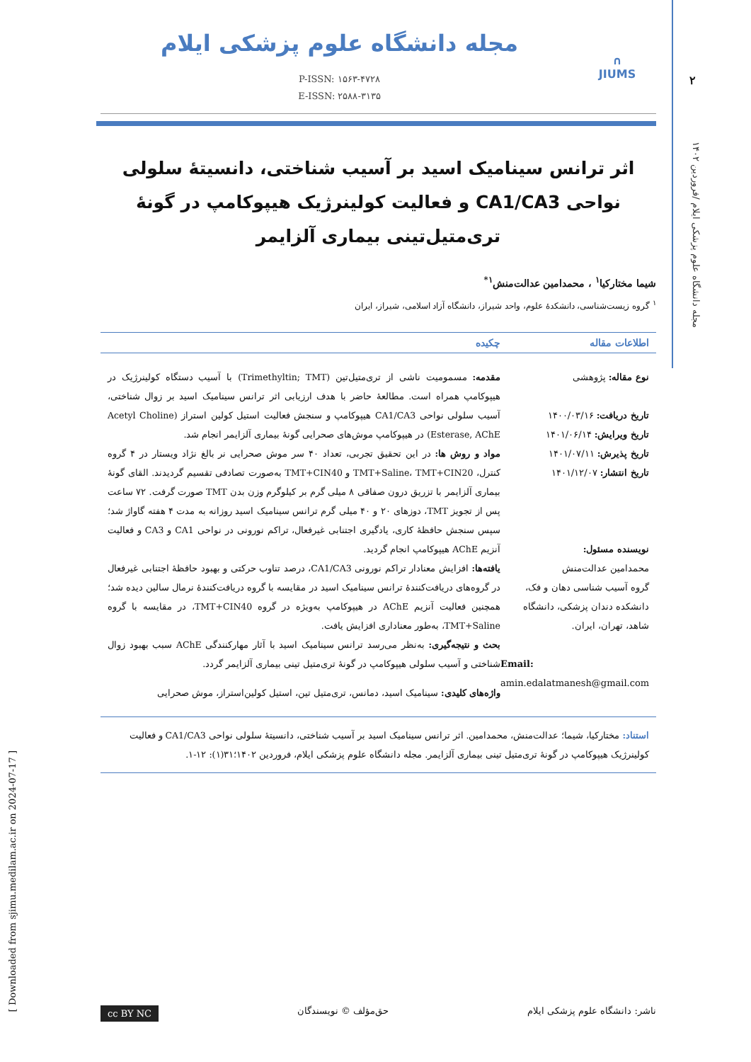۲
مجله دانشگاه علوم پزشکی ایلام /فروردین ۱۴۰۲
[ Downloaded from sjimu.medilam.ac.ir on 2024-07-17 ]
∩
JIUMS
مجله دانشگاه علوم پزشکی ایلام
P-ISSN: ۱۵۶۳-۴۷۲۸
E-ISSN: ۲۵۸۸-۳۱۳۵
اثر ترانس سینامیک اسید بر آسیب شناختی، دانسیتۀ سلولی نواحی CA1/CA3 و فعالیت کولینرژیک هیپوکامپ در گونۀ تری‌متیل‌تینی بیماری آلزایمر
شیما مختارکیا<sup>۱</sup> ، محمدامین عدالت‌منش<sup>۱*</sup>
<sup>۱</sup> گروه زیست‌شناسی، دانشکدۀ علوم، واحد شیراز، دانشگاه آزاد اسلامی، شیراز، ایران
اطلاعات مقاله چکیده
نوع مقاله: پژوهشی
تاریخ دریافت: ۱۴۰۰/۰۳/۱۶
تاریخ ویرایش: ۱۴۰۱/۰۶/۱۴
تاریخ پذیرش: ۱۴۰۱/۰۷/۱۱
تاریخ انتشار: ۱۴۰۱/۱۲/۰۷
نویسنده مسئول:
محمدامین عدالت‌منش
گروه آسیب شناسی دهان و فک، دانشکده دندان پزشکی، دانشگاه شاهد، تهران، ایران.
Email:
amin.edalatmanesh@gmail.com
مقدمه: مسمومیت ناشی از تری‌متیل‌تین (Trimethyltin; TMT) با آسیب دستگاه کولینرژیک در هیپوکامپ همراه است. مطالعۀ حاضر با هدف ارزیابی اثر ترانس سینامیک اسید بر زوال شناختی، آسیب سلولی نواحی CA1/CA3 هیپوکامپ و سنجش فعالیت استیل کولین استراز (Acetyl Choline Esterase, AChE) در هیپوکامپ موش‌های صحرایی گونۀ بیماری آلزایمر انجام شد.
مواد و روش ها: در این تحقیق تجربی، تعداد ۴۰ سر موش صحرایی نر بالغ نژاد ویستار در ۴ گروه کنترل، TMT+Saline، TMT+CIN20 و TMT+CIN40 به‌صورت تصادفی تقسیم گردیدند. القای گونۀ بیماری آلزایمر با تزریق درون صفاقی ۸ میلی گرم بر کیلوگرم وزن بدن TMT صورت گرفت. ۷۲ ساعت پس از تجویز TMT، دوزهای ۲۰ و ۴۰ میلی گرم ترانس سینامیک اسید روزانه به مدت ۴ هفته گاواژ شد؛ سپس سنجش حافظۀ کاری، یادگیری اجتنابی غیرفعال، تراکم نورونی در نواحی CA1 و CA3 و فعالیت آنزیم AChE هیپوکامپ انجام گردید.
یافته‌ها: افزایش معنادار تراکم نورونی CA1/CA3، درصد تناوب حرکتی و بهبود حافظۀ اجتنابی غیرفعال در گروه‌های دریافت‌کنندۀ ترانس سینامیک اسید در مقایسه با گروه دریافت‌کنندۀ نرمال سالین دیده شد؛ همچنین فعالیت آنزیم AChE در هیپوکامپ به‌ویژه در گروه TMT+CIN40، در مقایسه با گروه TMT+Saline، به‌طور معناداری افزایش یافت.
بحث و نتیجه‌گیری: به‌نظر می‌رسد ترانس سینامیک اسید با آثار مهارکنندگی AChE سبب بهبود زوال شناختی و آسیب سلولی هیپوکامپ در گونۀ تری‌متیل تینی بیماری آلزایمر گردد.
واژه‌های کلیدی: سینامیک اسید، دمانس، تری‌متیل تین، استیل کولین‌استراز، موش صحرایی
استناد: مختارکیا، شیما؛ عدالت‌منش، محمدامین. اثر ترانس سینامیک اسید بر آسیب شناختی، دانسیتۀ سلولی نواحی CA1/CA3 و فعالیت کولینرژیک هیپوکامپ در گونۀ تری‌متیل تینی بیماری آلزایمر. مجله دانشگاه علوم پزشکی ایلام، فروردین ۱۴۰۲؛۳۱(۱): ۱۲-۱.
ناشر: دانشگاه علوم پزشکی ایلام حق‌مؤلف © نویسندگان cc BY NC